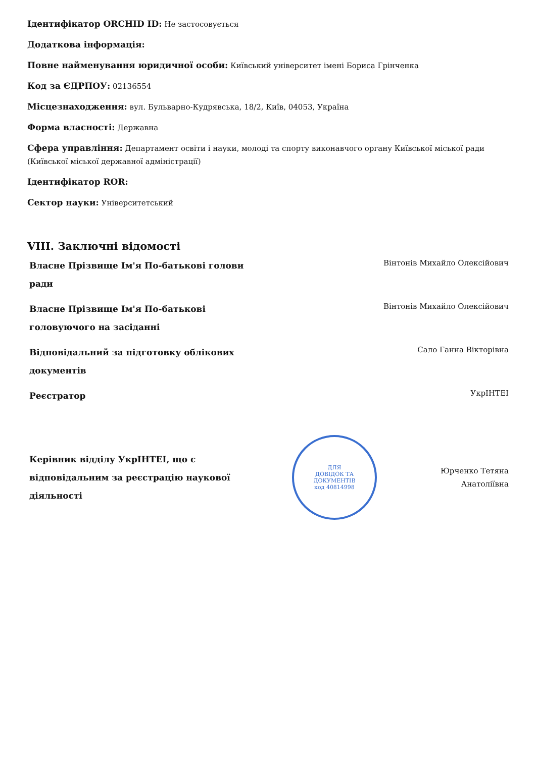Ідентифікатор ORCHID ID: Не застосовується
Додаткова інформація:
Повне найменування юридичної особи: Київський університет імені Бориса Грінченка
Код за ЄДРПОУ: 02136554
Місцезнаходження: вул. Бульварно-Кудрявська, 18/2, Київ, 04053, Україна
Форма власності: Державна
Сфера управління: Департамент освіти і науки, молоді та спорту виконавчого органу Київської міської ради (Київської міської державної адміністрації)
Ідентифікатор ROR:
Сектор науки: Університетський
VIII. Заключні відомості
Власне Прізвище Ім'я По-батькові голови ради
Вінтонів Михайло Олексійович
Власне Прізвище Ім'я По-батькові головуючого на засіданні
Вінтонів Михайло Олексійович
Відповідальний за підготовку облікових документів
Сало Ганна Вікторівна
Реєстратор
УкрІНТЕІ
Керівник відділу УкрІНТЕІ, що є відповідальним за реєстрацію наукової діяльності
ДЛЯ
ДОВІДОК ТА
ДОКУМЕНТІВ
код 40814998
Юрченко Тетяна Анатоліївна